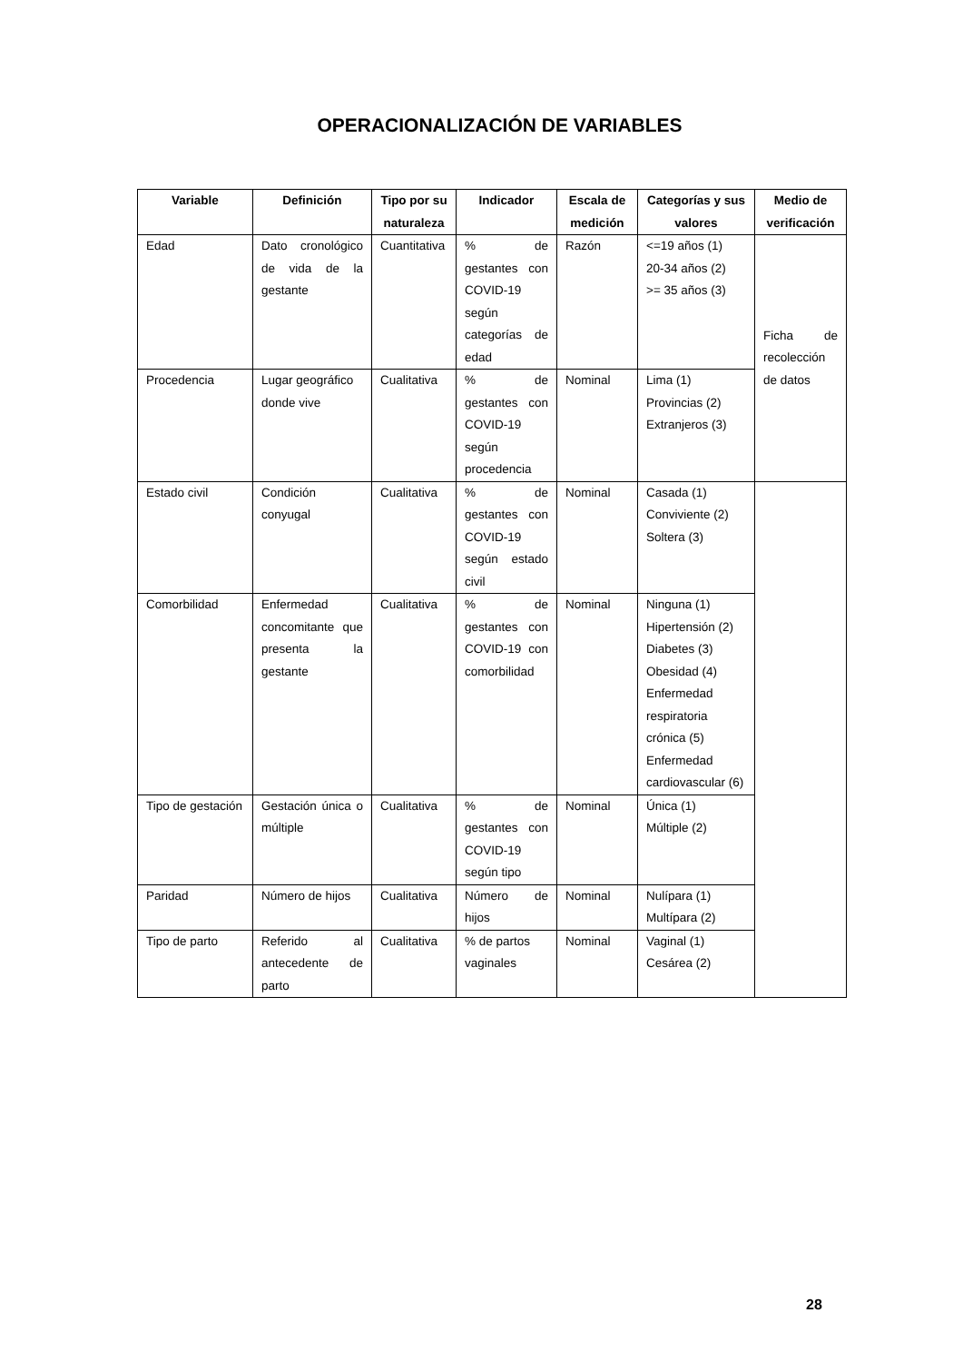OPERACIONALIZACIÓN DE VARIABLES
| Variable | Definición | Tipo por su naturaleza | Indicador | Escala de medición | Categorías y sus valores | Medio de verificación |
| --- | --- | --- | --- | --- | --- | --- |
| Edad | Dato cronológico de vida de la gestante | Cuantitativa | % de gestantes con COVID-19 según categorías de edad | Razón | <=19 años (1) 20-34 años (2) >= 35 años (3) | Ficha de recolección de datos |
| Procedencia | Lugar geográfico donde vive | Cualitativa | % de gestantes con COVID-19 según procedencia | Nominal | Lima (1) Provincias (2) Extranjeros (3) | |
| Estado civil | Condición conyugal | Cualitativa | % de gestantes con COVID-19 según estado civil | Nominal | Casada (1) Conviviente (2) Soltera (3) | |
| Comorbilidad | Enfermedad concomitante que presenta la gestante | Cualitativa | % de gestantes con COVID-19 con comorbilidad | Nominal | Ninguna (1) Hipertensión (2) Diabetes (3) Obesidad (4) Enfermedad respiratoria crónica (5) Enfermedad cardiovascular (6) | |
| Tipo de gestación | Gestación única o múltiple | Cualitativa | % de gestantes con COVID-19 según tipo | Nominal | Única (1) Múltiple (2) | |
| Paridad | Número de hijos | Cualitativa | Número de hijos | Nominal | Nulípara (1) Multípara (2) | |
| Tipo de parto | Referido al antecedente de parto | Cualitativa | % de partos vaginales | Nominal | Vaginal (1) Cesárea (2) | |
28